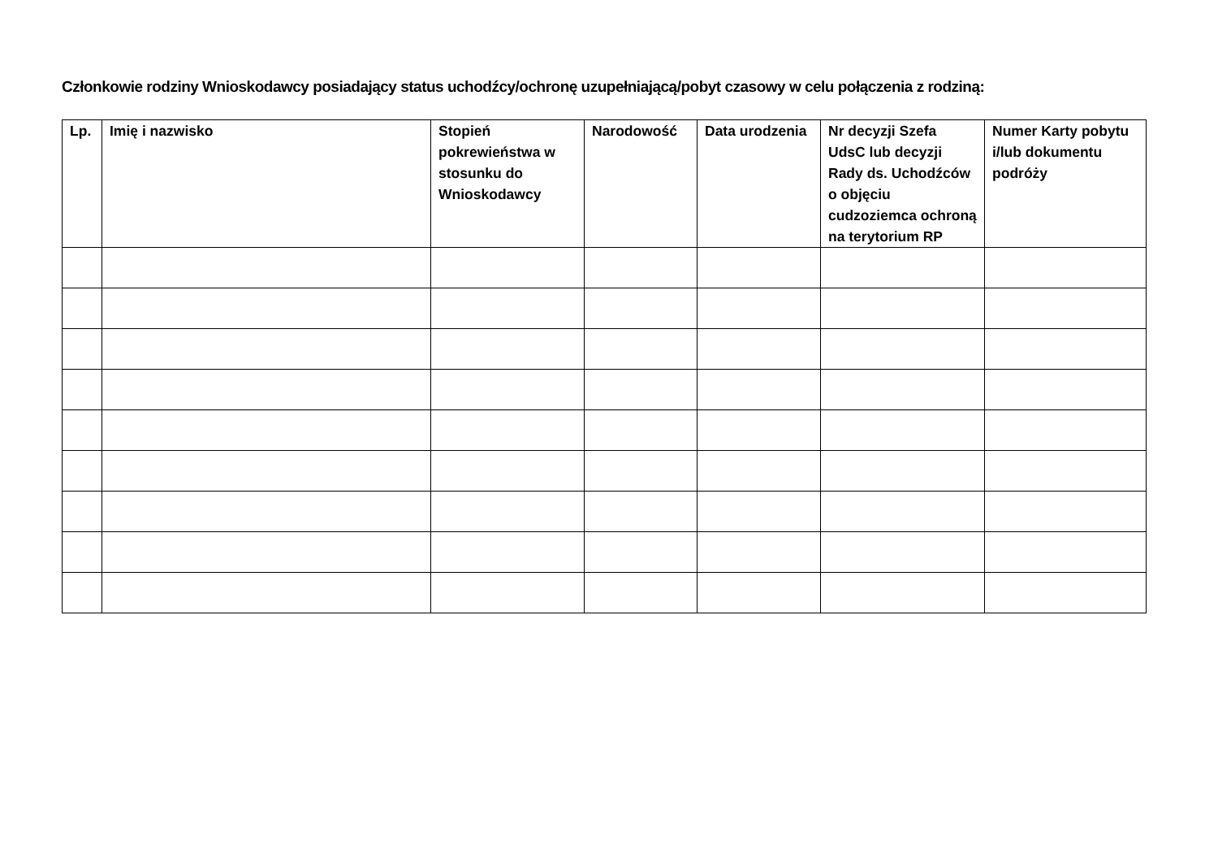Członkowie rodziny Wnioskodawcy posiadający status uchodźcy/ochronę uzupełniającą/pobyt czasowy w celu połączenia z rodziną:
| Lp. | Imię i nazwisko | Stopień pokrewieństwa w stosunku do Wnioskodawcy | Narodowość | Data urodzenia | Nr decyzji Szefa UdsC lub decyzji Rady ds. Uchodźców o objęciu cudzoziemca ochroną na terytorium RP | Numer Karty pobytu i/lub dokumentu podróży |
| --- | --- | --- | --- | --- | --- | --- |